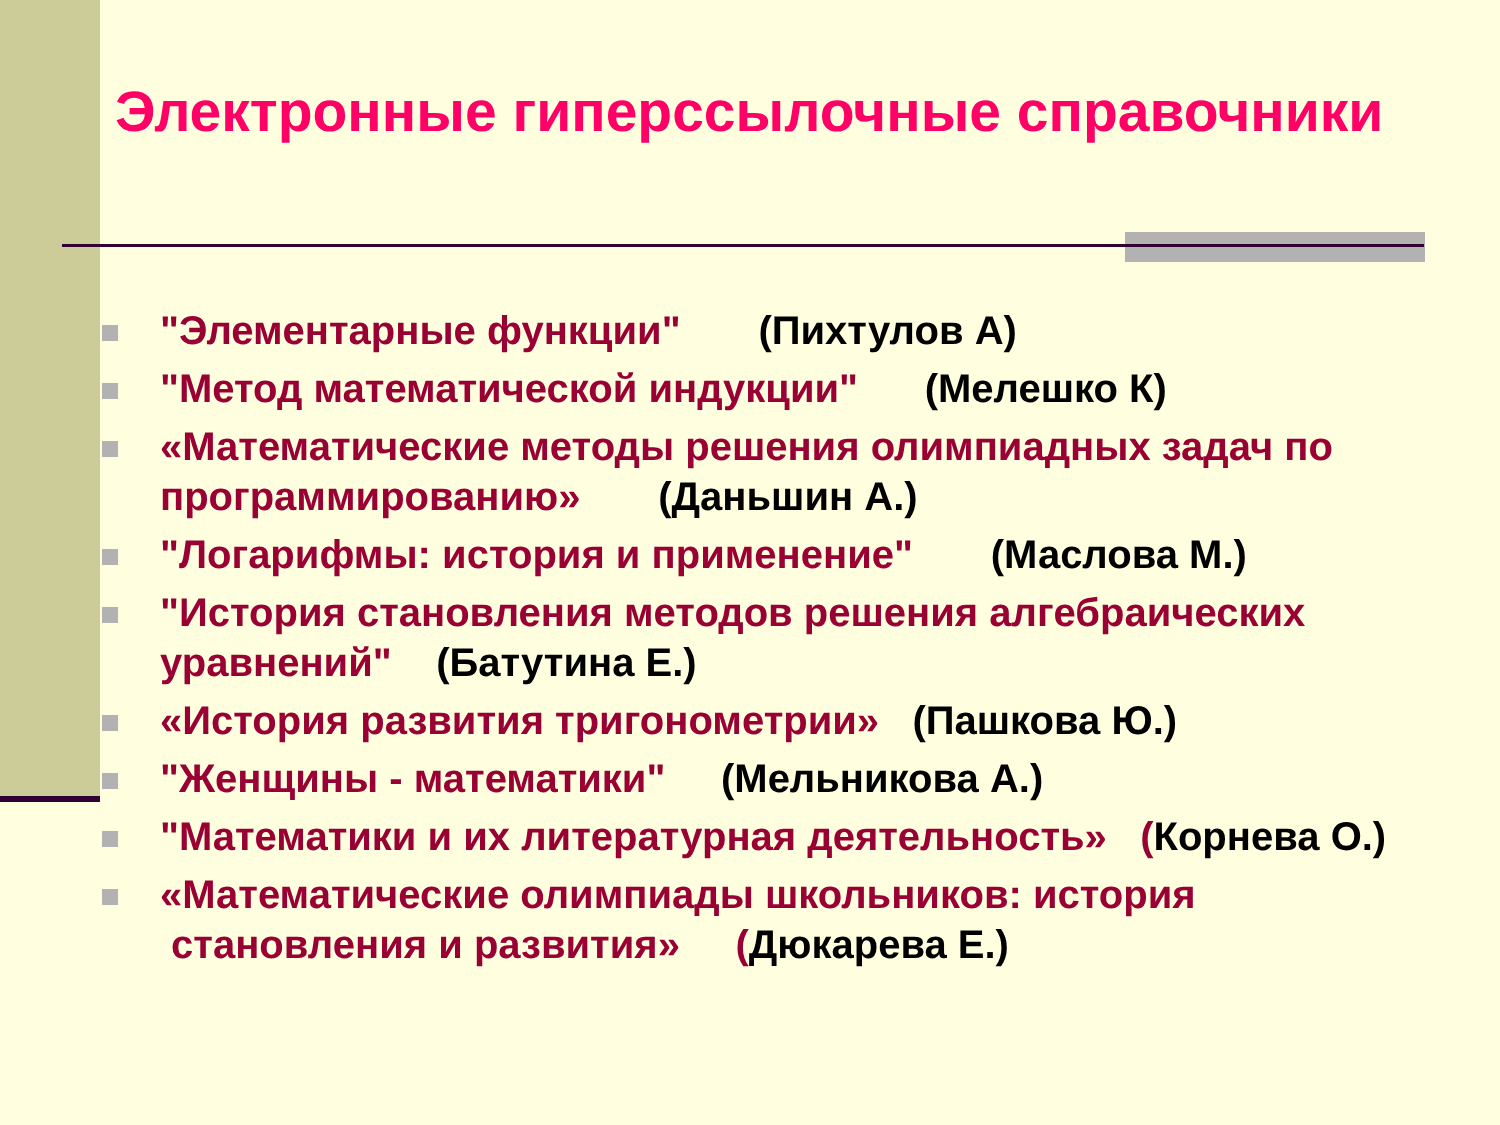Электронные гиперссылочные справочники
"Элементарные функции" (Пихтулов А)
"Метод математической индукции" (Мелешко К)
«Математические методы решения олимпиадных задач по программированию» (Даньшин А.)
"Логарифмы: история и применение" (Маслова М.)
"История становления методов решения алгебраических уравнений" (Батутина Е.)
«История развития тригонометрии» (Пашкова Ю.)
"Женщины - математики" (Мельникова А.)
"Математики и их литературная деятельность» (Корнева О.)
«Математические олимпиады школьников: история
становления и развития» (Дюкарева Е.)